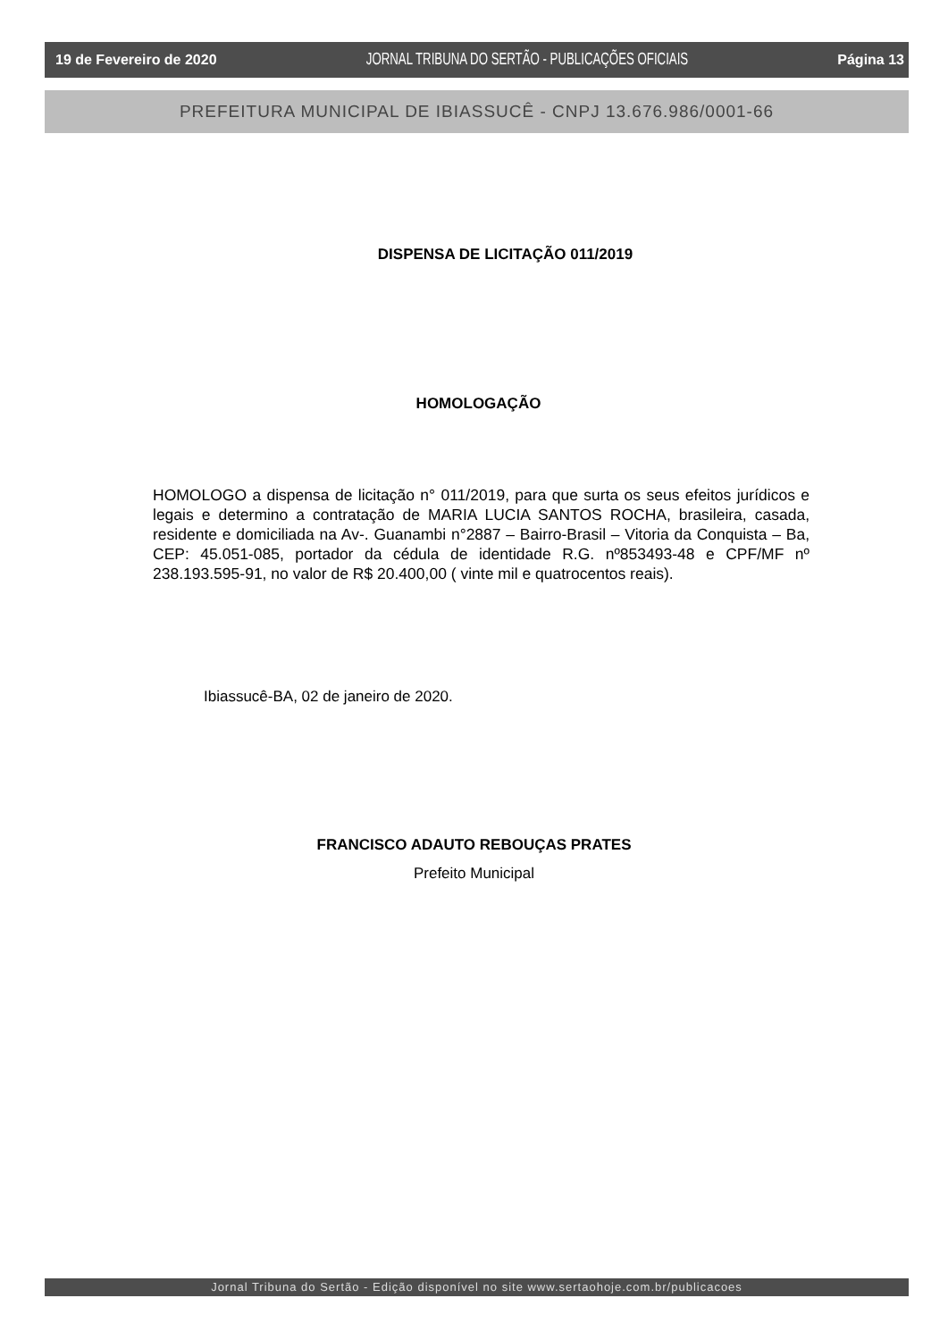19 de Fevereiro de 2020 JORNAL TRIBUNA DO SERTÃO - PUBLICAÇÕES OFICIAIS Página 13
PREFEITURA MUNICIPAL DE IBIASSUCÊ - CNPJ 13.676.986/0001-66
DISPENSA DE LICITAÇÃO 011/2019
HOMOLOGAÇÃO
HOMOLOGO a dispensa de licitação n° 011/2019, para que surta os seus efeitos jurídicos e legais e determino a contratação de MARIA LUCIA SANTOS ROCHA, brasileira, casada, residente e domiciliada na Av-. Guanambi n°2887 – Bairro-Brasil – Vitoria da Conquista – Ba, CEP: 45.051-085, portador da cédula de identidade R.G. nº853493-48 e CPF/MF nº 238.193.595-91, no valor de R$ 20.400,00 ( vinte mil e quatrocentos reais).
Ibiassucê-BA, 02 de janeiro de 2020.
FRANCISCO ADAUTO REBOUÇAS PRATES
Prefeito Municipal
Jornal Tribuna do Sertão - Edição disponível no site www.sertaohoje.com.br/publicacoes